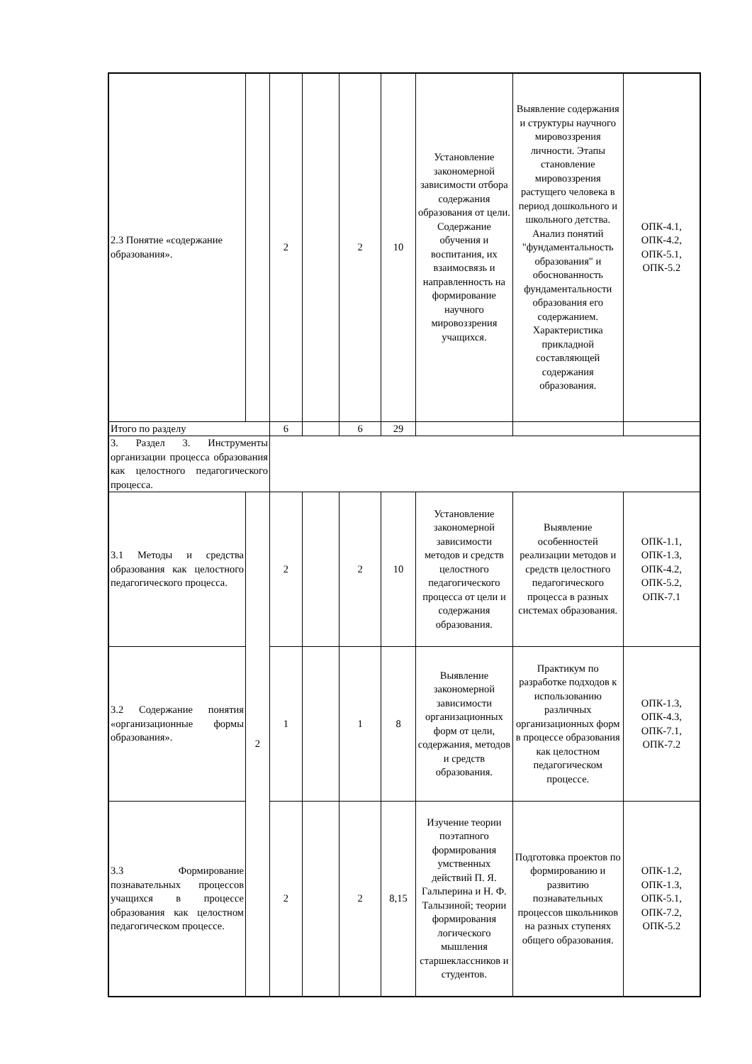| 2.3 Понятие «содержание образования». | | 2 | | 2 | 10 | Установление закономерной зависимости отбора содержания образования от цели. Содержание обучения и воспитания, их взаимосвязь и направленность на формирование научного мировоззрения учащихся. | Выявление содержания и структуры научного мировоззрения личности. Этапы становление мировоззрения растущего человека в период дошкольного и школьного детства. Анализ понятий "фундаментальность образования" и обоснованность фундаментальности образования его содержанием. Характеристика прикладной составляющей содержания образования. | ОПК-4.1, ОПК-4.2, ОПК-5.1, ОПК-5.2 |
| Итого по разделу | | 6 | | 6 | 29 | | | |
| 3. Раздел 3. Инструменты организации процесса образования как целостного педагогического процесса. | | | | | | | | |
| 3.1 Методы и средства образования как целостного педагогического процесса. | 2 | 2 | | 2 | 10 | Установление закономерной зависимости методов и средств целостного педагогического процесса от цели и содержания образования. | Выявление особенностей реализации методов и средств целостного педагогического процесса в разных системах образования. | ОПК-1.1, ОПК-1.3, ОПК-4.2, ОПК-5.2, ОПК-7.1 |
| 3.2 Содержание понятия «организационные формы образования». | | 1 | | 1 | 8 | Выявление закономерной зависимости организационных форм от цели, содержания, методов и средств образования. | Практикум по разработке подходов к использованию различных организационных форм в процессе образования как целостном педагогическом процессе. | ОПК-1.3, ОПК-4.3, ОПК-7.1, ОПК-7.2 |
| 3.3 Формирование познавательных процессов учащихся в процессе образования как целостном педагогическом процессе. | | 2 | | 2 | 8,15 | Изучение теории поэтапного формирования умственных действий П. Я. Гальперина и Н. Ф. Талызиной; теории формирования логического мышления старшеклассников и студентов. | Подготовка проектов по формированию и развитию познавательных процессов школьников на разных ступенях общего образования. | ОПК-1.2, ОПК-1.3, ОПК-5.1, ОПК-7.2, ОПК-5.2 |